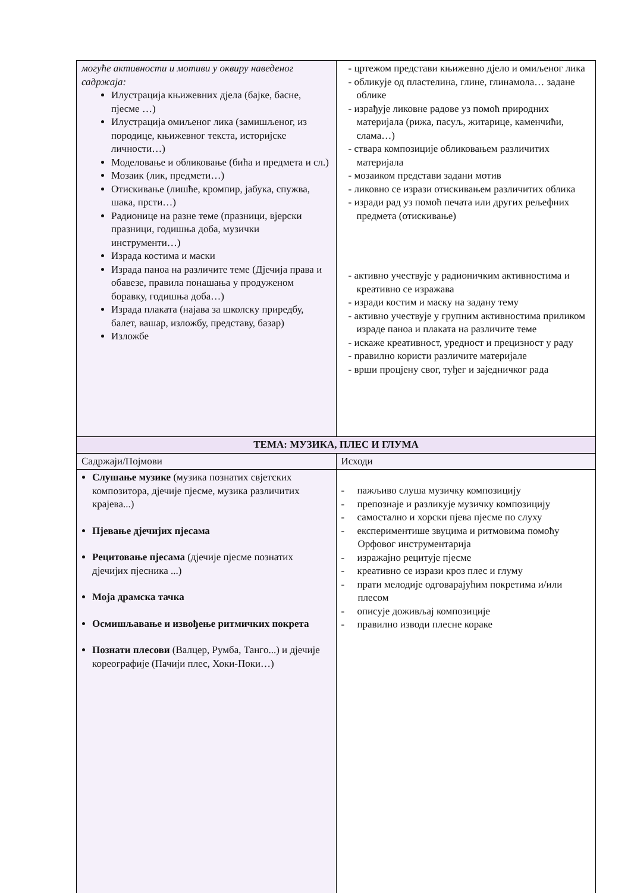| могуће активности и мотиви у оквиру наведеног садржаја: Илустрација књижевних дјела (бајке, басне, пјесме …) Илустрација омиљеног лика (замишљеног, из породице, књижевног текста, историјске личности…) Моделовање и обликовање (бића и предмета и сл.) Мозаик (лик, предмети…) Отискивање (лишће, кромпир, јабука, спужва, шака, прсти…) Радионице на разне теме (празници, вјерски празници, годишња доба, музички инструменти…) Израда костима и маски Израда паноа на различите теме (Дјечија права и обавезе, правила понашања у продуженом боравку, годишња доба…) Израда плаката (најава за школску приредбу, балет, вашар, изложбу, представу, базар) Изложбе | - цртежом представи књижевно дјело и омиљеног лика - обликује од пластелина, глине, глинамола… задане облике - израђује ликовне радове уз помоћ природних материјала (рижа, пасуљ, житарице, каменчићи, слама…) - ствара композиције обликовањем различитих материјала - мозаиком представи задани мотив - ликовно се изрази отискивањем различитих облика - изради рад уз помоћ печата или других рељефних предмета (отискивање) - активно учествује у радионичким активностима и креативно се изражава - изради костим и маску на задану тему - активно учествује у групним активностима приликом израде паноа и плаката на различите теме - искаже креативност, уредност и прецизност у раду - правилно користи различите материјале - врши процјену свог, туђег и заједничког рада |
| ТЕМА: МУЗИКА, ПЛЕС И ГЛУМА | |
| Садржаји/Појмови | Исходи |
| Слушање музике (музика познатих свјетских композитора, дјечије пјесме, музика различитих крајева...) Пјевање дјечијих пјесама Рецитовање пјесама (дјечије пјесме познатих дјечијих пјесника ...) Моја драмска тачка Осмишљавање и извођење ритмичких покрета Познати плесови (Валцер, Румба, Танго...) и дјечије кореографије (Пачији плес, Хоки-Поки…) | - пажљиво слуша музичку композицију - препознаје и разликује музичку композицију - самостално и хорски пјева пјесме по слуху - експериментише звуцима и ритмовима помоћу Орфовог инструментарија - изражајно рецитује пјесме - креативно се изрази кроз плес и глуму - прати мелодије одговарајућим покретима и/или плесом - описује доживљај композиције - правилно изводи плесне кораке |